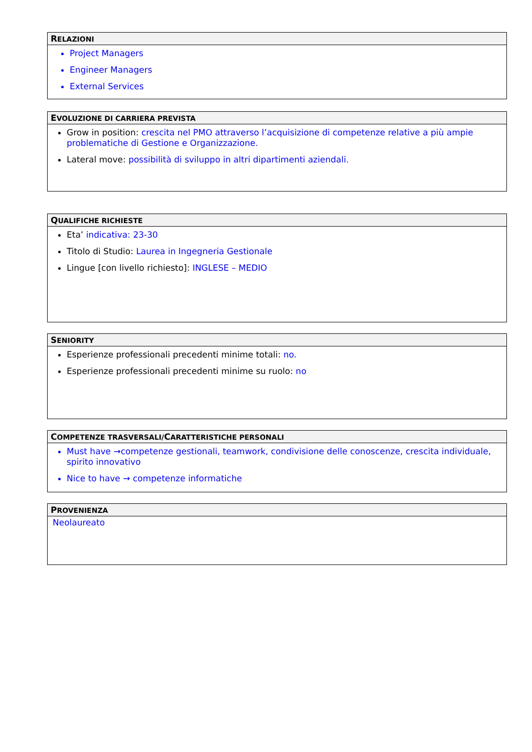RELAZIONI
Project Managers
Engineer Managers
External Services
EVOLUZIONE DI CARRIERA PREVISTA
Grow in position: crescita nel PMO attraverso l’acquisizione di competenze relative a più ampie problematiche di Gestione e Organizzazione.
Lateral move: possibilità di sviluppo in altri dipartimenti aziendali.
QUALIFICHE RICHIESTE
Eta’ indicativa: 23-30
Titolo di Studio: Laurea in Ingegneria Gestionale
Lingue [con livello richiesto]: INGLESE – MEDIO
SENIORITY
Esperienze professionali precedenti minime totali: no.
Esperienze professionali precedenti minime su ruolo: no
COMPETENZE TRASVERSALI/CARATTERISTICHE PERSONALI
Must have →competenze gestionali, teamwork, condivisione delle conoscenze, crescita individuale, spirito innovativo
Nice to have → competenze informatiche
PROVENIENZA
Neolaureato